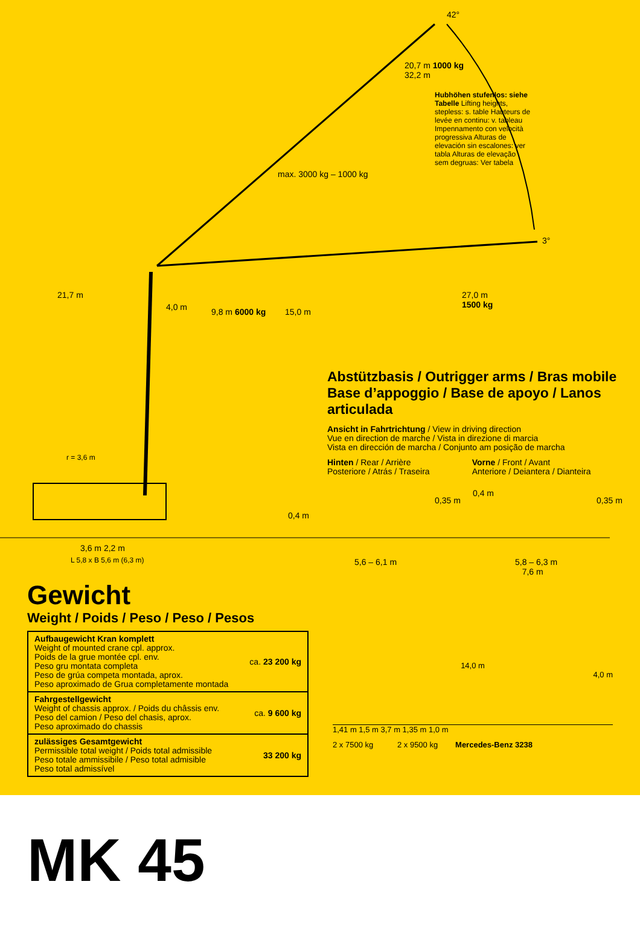42°
20,7 m 1000 kg
32,2 m
max. 3000 kg – 1000 kg
Hubhöhen stufenlos: siehe Tabelle Lifting heights, stepless: s. table Hauteurs de levée en continu: v. tableau Impennamento con velocità progressiva Alturas de elevación sin escalones: ver tabla Alturas de elevação sem degruas: Ver tabela
3°
27,0 m
1500 kg
21,7 m
4,0 m 9,8 m 6000 kg 15,0 m
r = 3,6 m
3,6 m 2,2 m
L 5,8 x B 5,6 m (6,3 m)
Abstützbasis / Outrigger arms / Bras mobile
Base d’appoggio / Base de apoyo / Lanos articulada
Ansicht in Fahrtrichtung / View in driving direction
Vue en direction de marche / Vista in direzione di marcia
Vista en dirección de marcha / Conjunto am posição de marcha
Hinten / Rear / Arrière
Posteriore / Atrás / Traseira
Vorne / Front / Avant
Anteriore / Deiantera / Dianteira
0,4 m
0,35 m
0,4 m
0,35 m
5,6 – 6,1 m
5,8 – 6,3 m
7,6 m
Gewicht
Weight / Poids / Peso / Peso / Pesos
| Aufbaugewicht Kran komplett Weight of mounted crane cpl. approx. Poids de la grue montée cpl. env. Peso gru montata completa Peso de grúa competa montada, aprox. Peso aproximado de Grua completamente montada | ca. 23 200 kg |
| Fahrgestellgewicht Weight of chassis approx. / Poids du châssis env. Peso del camion / Peso del chasis, aprox. Peso aproximado do chassis | ca. 9 600 kg |
| zulässiges Gesamtgewicht Permissible total weight / Poids total admissible Peso totale ammissibile / Peso total admisible Peso total admissível | 33 200 kg |
14,0 m
4,0 m
1,41 m 1,5 m 3,7 m 1,35 m 1,0 m
2 x 7500 kg 2 x 9500 kg Mercedes-Benz 3238
MK 45